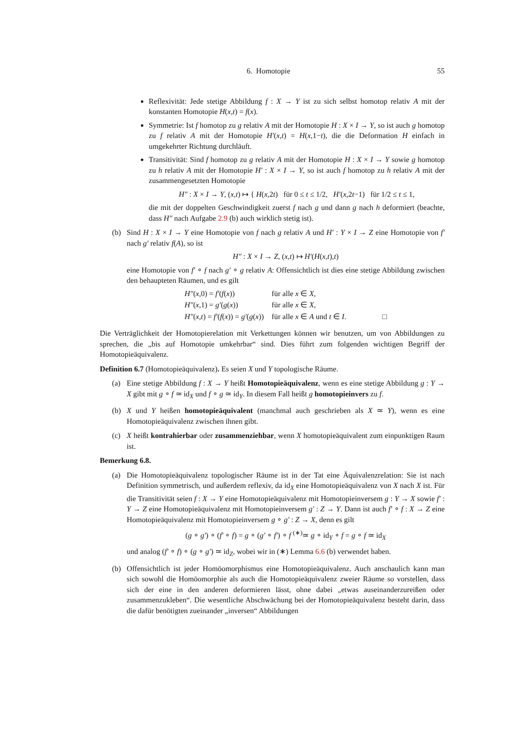6. Homotopie 55
Reflexivität: Jede stetige Abbildung f : X → Y ist zu sich selbst homotop relativ A mit der konstanten Homotopie H(x,t) = f(x).
Symmetrie: Ist f homotop zu g relativ A mit der Homotopie H : X × I → Y, so ist auch g homotop zu f relativ A mit der Homotopie H′(x,t) = H(x,1−t), die die Deformation H einfach in umgekehrter Richtung durchläuft.
Transitivität: Sind f homotop zu g relativ A mit der Homotopie H : X × I → Y sowie g homotop zu h relativ A mit der Homotopie H′ : X × I → Y, so ist auch f homotop zu h relativ A mit der zusammengesetzten Homotopie
H″ : X × I → Y, (x,t) ↦ { H(x,2t) für 0 ≤ t ≤ 1/2, H′(x,2t−1) für 1/2 ≤ t ≤ 1,
die mit der doppelten Geschwindigkeit zuerst f nach g und dann g nach h deformiert (beachte, dass H″ nach Aufgabe 2.9 (b) auch wirklich stetig ist).
(b) Sind H : X × I → Y eine Homotopie von f nach g relativ A und H′ : Y × I → Z eine Homotopie von f′ nach g′ relativ f(A), so ist
H″ : X × I → Z, (x,t) ↦ H′(H(x,t),t)
eine Homotopie von f′ ∘ f nach g′ ∘ g relativ A: Offensichtlich ist dies eine stetige Abbildung zwischen den behaupteten Räumen, und es gilt
| H″ ( x ,0) = f′ ( f ( x )) | für alle x ∈ X , |
| H″ ( x ,1) = g′ ( g ( x )) | für alle x ∈ X , |
| H″ ( x , t ) = f′ ( f ( x )) = g′ ( g ( x )) | für alle x ∈ A und t ∈ I . □ |
Die Verträglichkeit der Homotopierelation mit Verkettungen können wir benutzen, um von Abbildungen zu sprechen, die „bis auf Homotopie umkehrbar“ sind. Dies führt zum folgenden wichtigen Begriff der Homotopieäquivalenz.
Definition 6.7 (Homotopieäquivalenz). Es seien X und Y topologische Räume.
(a) Eine stetige Abbildung f : X → Y heißt Homotopieäquivalenz, wenn es eine stetige Abbildung g : Y → X gibt mit g ∘ f ≃ id<sub>X</sub> und f ∘ g ≃ id<sub>Y</sub>. In diesem Fall heißt g homotopieinvers zu f.
(b) X und Y heißen homotopieäquivalent (manchmal auch geschrieben als X ≃ Y), wenn es eine Homotopieäquivalenz zwischen ihnen gibt.
(c) X heißt kontrahierbar oder zusammenziehbar, wenn X homotopieäquivalent zum einpunktigen Raum ist.
Bemerkung 6.8.
(a) Die Homotopieäquivalenz topologischer Räume ist in der Tat eine Äquivalenzrelation: Sie ist nach Definition symmetrisch, und außerdem reflexiv, da id<sub>X</sub> eine Homotopieäquivalenz von X nach X ist. Für die Transitivität seien f : X → Y eine Homotopieäquivalenz mit Homotopieinversem g : Y → X sowie f′ : Y → Z eine Homotopieäquivalenz mit Homotopieinversem g′ : Z → Y. Dann ist auch f′ ∘ f : X → Z eine Homotopieäquivalenz mit Homotopieinversem g ∘ g′ : Z → X, denn es gilt
(g ∘ g′) ∘ (f′ ∘ f) = g ∘ (g′ ∘ f′) ∘ f <sup>(∗)</sup>≃ g ∘ id<sub>Y</sub> ∘ f = g ∘ f ≃ id<sub>X</sub>
und analog (f′ ∘ f) ∘ (g ∘ g′) ≃ id<sub>Z</sub>, wobei wir in (∗) Lemma 6.6 (b) verwendet haben.
(b) Offensichtlich ist jeder Homöomorphismus eine Homotopieäquivalenz. Auch anschaulich kann man sich sowohl die Homöomorphie als auch die Homotopieäquivalenz zweier Räume so vorstellen, dass sich der eine in den anderen deformieren lässt, ohne dabei „etwas auseinanderzureißen oder zusammenzukleben“. Die wesentliche Abschwächung bei der Homotopieäquivalenz besteht darin, dass die dafür benötigten zueinander „inversen“ Abbildungen